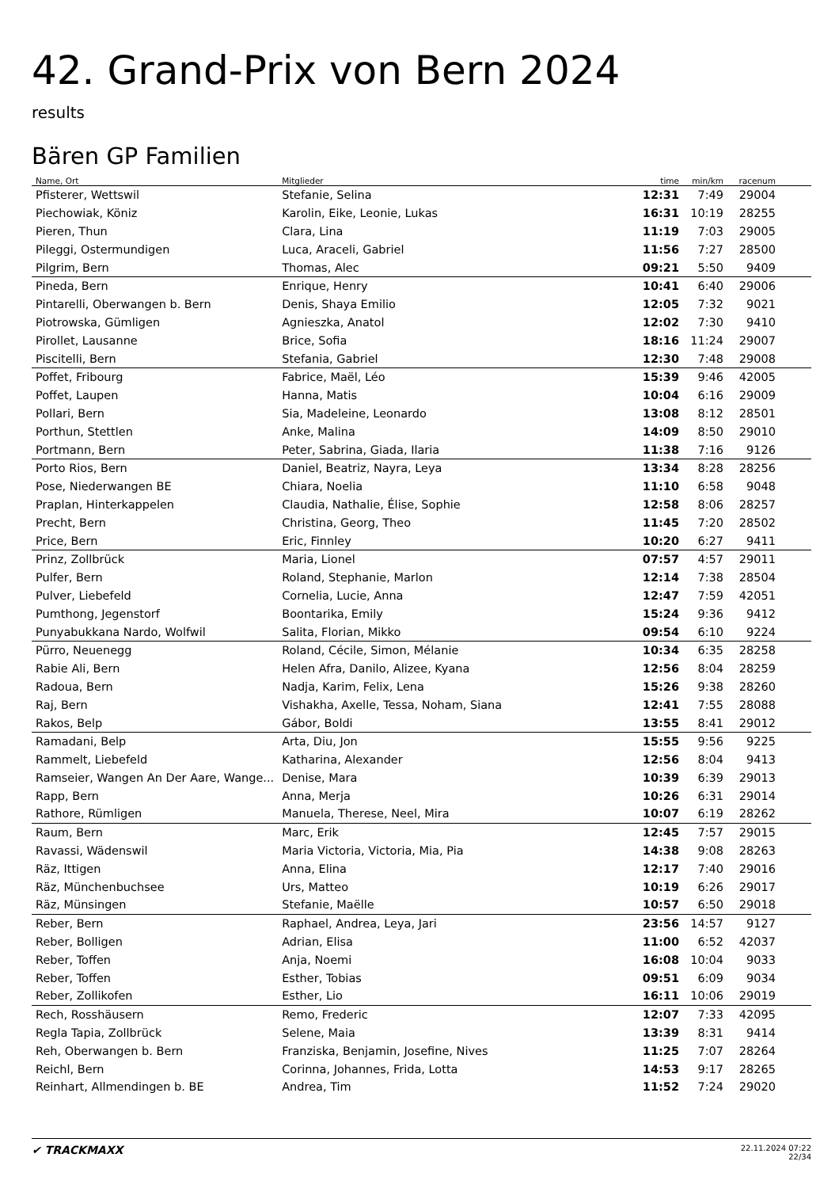42. Grand-Prix von Bern 2024
results
Bären GP Familien
| Name, Ort | Mitglieder | time | min/km | racenum | |
| --- | --- | --- | --- | --- | --- |
| Pfisterer, Wettswil | Stefanie, Selina | 12:31 | 7:49 | 29004 | |
| Piechowiak, Köniz | Karolin, Eike, Leonie, Lukas | 16:31 | 10:19 | 28255 | |
| Pieren, Thun | Clara, Lina | 11:19 | 7:03 | 29005 | |
| Pileggi, Ostermundigen | Luca, Araceli, Gabriel | 11:56 | 7:27 | 28500 | |
| Pilgrim, Bern | Thomas, Alec | 09:21 | 5:50 | 9409 | |
| Pineda, Bern | Enrique, Henry | 10:41 | 6:40 | 29006 | |
| Pintarelli, Oberwangen b. Bern | Denis, Shaya Emilio | 12:05 | 7:32 | 9021 | |
| Piotrowska, Gümligen | Agnieszka, Anatol | 12:02 | 7:30 | 9410 | |
| Pirollet, Lausanne | Brice, Sofia | 18:16 | 11:24 | 29007 | |
| Piscitelli, Bern | Stefania, Gabriel | 12:30 | 7:48 | 29008 | |
| Poffet, Fribourg | Fabrice, Maël, Léo | 15:39 | 9:46 | 42005 | |
| Poffet, Laupen | Hanna, Matis | 10:04 | 6:16 | 29009 | |
| Pollari, Bern | Sia, Madeleine, Leonardo | 13:08 | 8:12 | 28501 | |
| Porthun, Stettlen | Anke, Malina | 14:09 | 8:50 | 29010 | |
| Portmann, Bern | Peter, Sabrina, Giada, Ilaria | 11:38 | 7:16 | 9126 | |
| Porto Rios, Bern | Daniel, Beatriz, Nayra, Leya | 13:34 | 8:28 | 28256 | |
| Pose, Niederwangen BE | Chiara, Noelia | 11:10 | 6:58 | 9048 | |
| Praplan, Hinterkappelen | Claudia, Nathalie, Élise, Sophie | 12:58 | 8:06 | 28257 | |
| Precht, Bern | Christina, Georg, Theo | 11:45 | 7:20 | 28502 | |
| Price, Bern | Eric, Finnley | 10:20 | 6:27 | 9411 | |
| Prinz, Zollbrück | Maria, Lionel | 07:57 | 4:57 | 29011 | |
| Pulfer, Bern | Roland, Stephanie, Marlon | 12:14 | 7:38 | 28504 | |
| Pulver, Liebefeld | Cornelia, Lucie, Anna | 12:47 | 7:59 | 42051 | |
| Pumthong, Jegenstorf | Boontarika, Emily | 15:24 | 9:36 | 9412 | |
| Punyabukkana Nardo, Wolfwil | Salita, Florian, Mikko | 09:54 | 6:10 | 9224 | |
| Pürro, Neuenegg | Roland, Cécile, Simon, Mélanie | 10:34 | 6:35 | 28258 | |
| Rabie Ali, Bern | Helen Afra, Danilo, Alizee, Kyana | 12:56 | 8:04 | 28259 | |
| Radoua, Bern | Nadja, Karim, Felix, Lena | 15:26 | 9:38 | 28260 | |
| Raj, Bern | Vishakha, Axelle, Tessa, Noham, Siana | 12:41 | 7:55 | 28088 | |
| Rakos, Belp | Gábor, Boldi | 13:55 | 8:41 | 29012 | |
| Ramadani, Belp | Arta, Diu, Jon | 15:55 | 9:56 | 9225 | |
| Rammelt, Liebefeld | Katharina, Alexander | 12:56 | 8:04 | 9413 | |
| Ramseier, Wangen An Der Aare, Wange... | Denise, Mara | 10:39 | 6:39 | 29013 | |
| Rapp, Bern | Anna, Merja | 10:26 | 6:31 | 29014 | |
| Rathore, Rümligen | Manuela, Therese, Neel, Mira | 10:07 | 6:19 | 28262 | |
| Raum, Bern | Marc, Erik | 12:45 | 7:57 | 29015 | |
| Ravassi, Wädenswil | Maria Victoria, Victoria, Mia, Pia | 14:38 | 9:08 | 28263 | |
| Räz, Ittigen | Anna, Elina | 12:17 | 7:40 | 29016 | |
| Räz, Münchenbuchsee | Urs, Matteo | 10:19 | 6:26 | 29017 | |
| Räz, Münsingen | Stefanie, Maëlle | 10:57 | 6:50 | 29018 | |
| Reber, Bern | Raphael, Andrea, Leya, Jari | 23:56 | 14:57 | 9127 | |
| Reber, Bolligen | Adrian, Elisa | 11:00 | 6:52 | 42037 | |
| Reber, Toffen | Anja, Noemi | 16:08 | 10:04 | 9033 | |
| Reber, Toffen | Esther, Tobias | 09:51 | 6:09 | 9034 | |
| Reber, Zollikofen | Esther, Lio | 16:11 | 10:06 | 29019 | |
| Rech, Rosshäusern | Remo, Frederic | 12:07 | 7:33 | 42095 | |
| Regla Tapia, Zollbrück | Selene, Maia | 13:39 | 8:31 | 9414 | |
| Reh, Oberwangen b. Bern | Franziska, Benjamin, Josefine, Nives | 11:25 | 7:07 | 28264 | |
| Reichl, Bern | Corinna, Johannes, Frida, Lotta | 14:53 | 9:17 | 28265 | |
| Reinhart, Allmendingen b. BE | Andrea, Tim | 11:52 | 7:24 | 29020 | |
✔ TRACKMAXX
22.11.2024 07:22
22/34